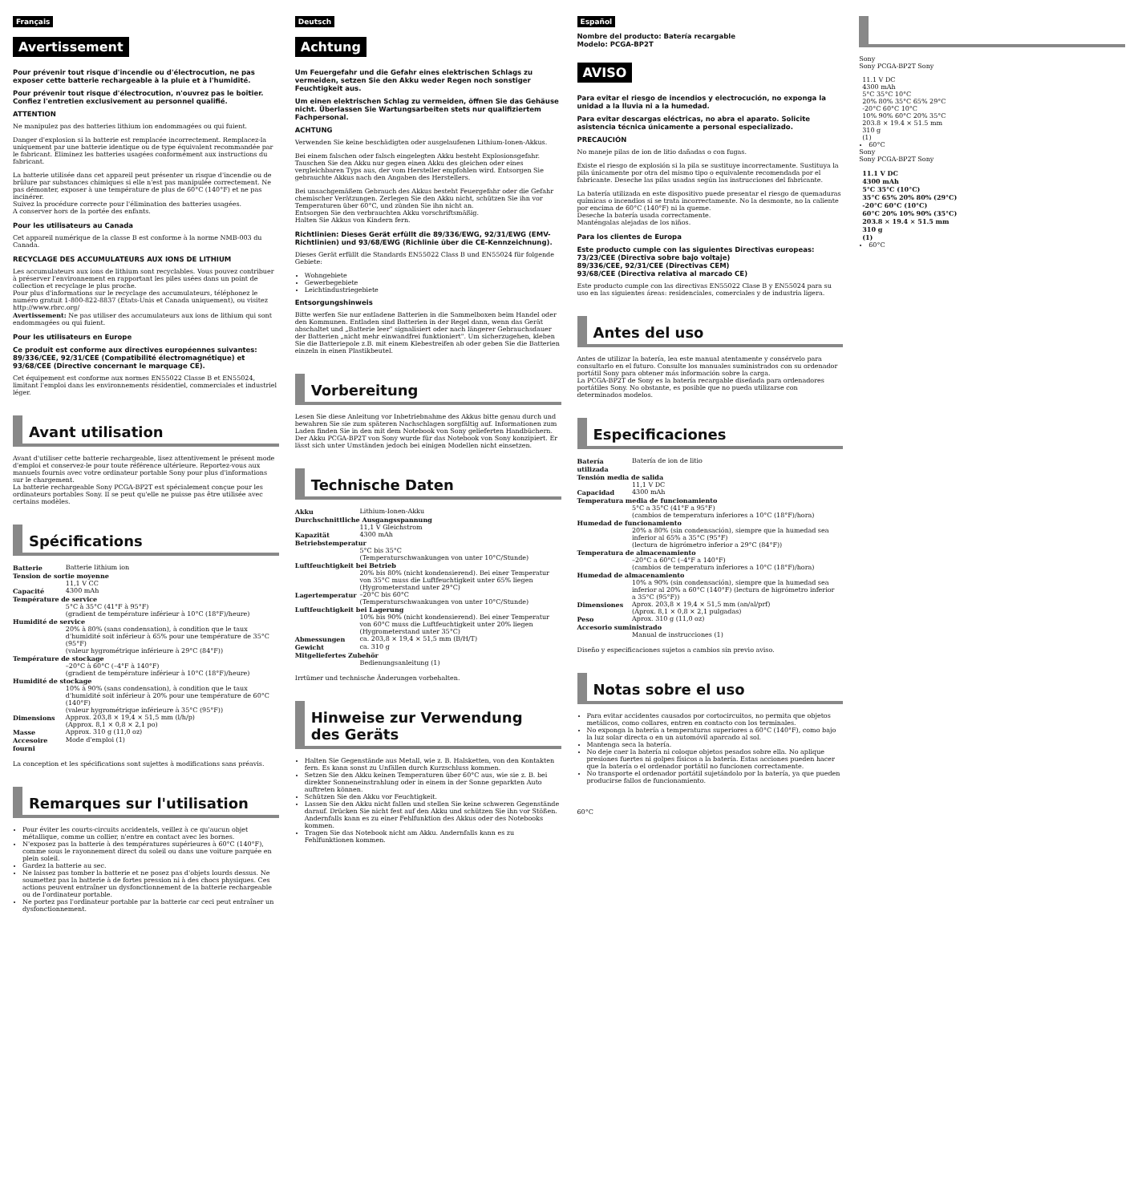Français
Avertissement
Pour prévenir tout risque d'incendie ou d'électrocution, ne pas exposer cette batterie rechargeable à la pluie et à l'humidité.
Pour prévenir tout risque d'électrocution, n'ouvrez pas le boîtier. Confiez l'entretien exclusivement au personnel qualifié.
ATTENTION
Ne manipulez pas des batteries lithium ion endommagées ou qui fuient.
Danger d'explosion si la batterie est remplacée incorrectement. Remplacez-la uniquement par une batterie identique ou de type équivalent recommandée par le fabricant. Eliminez les batteries usagées conformément aux instructions du fabricant.
La batterie utilisée dans cet appareil peut présenter un risque d'incendie ou de brûlure par substances chimiques si elle n'est pas manipulée correctement. Ne pas démonter, exposer à une température de plus de 60°C (140°F) et ne pas incinérer.
Suivez la procédure correcte pour l'élimination des batteries usagées.
A conserver hors de la portée des enfants.
Pour les utilisateurs au Canada
Cet appareil numérique de la classe B est conforme à la norme NMB-003 du Canada.
RECYCLAGE DES ACCUMULATEURS AUX IONS DE LITHIUM
Les accumulateurs aux ions de lithium sont recyclables. Vous pouvez contribuer à préserver l'environnement en rapportant les piles usées dans un point de collection et recyclage le plus proche.
Pour plus d'informations sur le recyclage des accumulateurs, téléphonez le numéro gratuit 1-800-822-8837 (Etats-Unis et Canada uniquement), ou visitez http://www.rbrc.org/
Avertissement: Ne pas utiliser des accumulateurs aux ions de lithium qui sont endommagées ou qui fuient.
Pour les utilisateurs en Europe
Ce produit est conforme aux directives européennes suivantes:
89/336/CEE, 92/31/CEE (Compatibilité électromagnétique) et 93/68/CEE (Directive concernant le marquage CE).
Cet équipement est conforme aux normes EN55022 Classe B et EN55024, limitant l'emploi dans les environnements résidentiel, commerciales et industriel léger.
Avant utilisation
Avant d'utiliser cette batterie rechargeable, lisez attentivement le présent mode d'emploi et conservez-le pour toute référence ultérieure. Reportez-vous aux manuels fournis avec votre ordinateur portable Sony pour plus d'informations sur le chargement.
La batterie rechargeable Sony PCGA-BP2T est spécialement conçue pour les ordinateurs portables Sony. Il se peut qu'elle ne puisse pas être utilisée avec certains modèles.
Spécifications
| Batterie | Batterie lithium ion |
| Tension de sortie moyenne | |
| | 11,1 V CC |
| Capacité | 4300 mAh |
| Température de service | |
| | 5°C à 35°C (41°F à 95°F) (gradient de température inférieur à 10°C (18°F)/heure) |
| Humidité de service | |
| | 20% à 80% (sans condensation), à condition que le taux d'humidité soit inférieur à 65% pour une température de 35°C (95°F) (valeur hygrométrique inférieure à 29°C (84°F)) |
| Température de stockage | |
| | –20°C à 60°C (–4°F à 140°F) (gradient de température inférieur à 10°C (18°F)/heure) |
| Humidité de stockage | |
| | 10% à 90% (sans condensation), à condition que le taux d'humidité soit inférieur à 20% pour une température de 60°C (140°F) (valeur hygrométrique inférieure à 35°C (95°F)) |
| Dimensions | Approx. 203,8 × 19,4 × 51,5 mm (l/h/p) (Approx. 8,1 × 0,8 × 2,1 po) |
| Masse | Approx. 310 g (11,0 oz) |
| Accesoire fourni | Mode d'emploi (1) |
La conception et les spécifications sont sujettes à modifications sans préavis.
Remarques sur l'utilisation
Pour éviter les courts-circuits accidentels, veillez à ce qu'aucun objet métallique, comme un collier, n'entre en contact avec les bornes.
N'exposez pas la batterie à des températures supérieures à 60°C (140°F), comme sous le rayonnement direct du soleil ou dans une voiture parquée en plein soleil.
Gardez la batterie au sec.
Ne laissez pas tomber la batterie et ne posez pas d'objets lourds dessus. Ne soumettez pas la batterie à de fortes pression ni à des chocs physiques. Ces actions peuvent entraîner un dysfonctionnement de la batterie rechargeable ou de l'ordinateur portable.
Ne portez pas l'ordinateur portable par la batterie car ceci peut entraîner un dysfonctionnement.
Deutsch
Achtung
Um Feuergefahr und die Gefahr eines elektrischen Schlags zu vermeiden, setzen Sie den Akku weder Regen noch sonstiger Feuchtigkeit aus.
Um einen elektrischen Schlag zu vermeiden, öffnen Sie das Gehäuse nicht. Überlassen Sie Wartungsarbeiten stets nur qualifiziertem Fachpersonal.
ACHTUNG
Verwenden Sie keine beschädigten oder ausgelaufenen Lithium-Ionen-Akkus.
Bei einem falschen oder falsch eingelegten Akku besteht Explosionsgefahr. Tauschen Sie den Akku nur gegen einen Akku des gleichen oder eines vergleichbaren Typs aus, der vom Hersteller empfohlen wird. Entsorgen Sie gebrauchte Akkus nach den Angaben des Herstellers.
Bei unsachgemäßem Gebrauch des Akkus besteht Feuergefahr oder die Gefahr chemischer Verätzungen. Zerlegen Sie den Akku nicht, schützen Sie ihn vor Temperaturen über 60°C, und zünden Sie ihn nicht an.
Entsorgen Sie den verbrauchten Akku vorschriftsmäßig.
Halten Sie Akkus von Kindern fern.
Richtlinien: Dieses Gerät erfüllt die 89/336/EWG, 92/31/EWG (EMV-Richtlinien) und 93/68/EWG (Richlinie über die CE-Kennzeichnung).
Dieses Gerät erfüllt die Standards EN55022 Class B und EN55024 für folgende Gebiete:
Wohngebiete
Gewerbegebiete
Leichtindustriegebiete
Entsorgungshinweis
Bitte werfen Sie nur entladene Batterien in die Sammelboxen beim Handel oder den Kommunen. Entladen sind Batterien in der Regel dann, wenn das Gerät abschaltet und „Batterie leer" signalisiert oder nach längerer Gebrauchsdauer der Batterien „nicht mehr einwandfrei funktioniert". Um sicherzugehen, kleben Sie die Batteriepole z.B. mit einem Klebestreifen ab oder geben Sie die Batterien einzeln in einen Plastikbeutel.
Vorbereitung
Lesen Sie diese Anleitung vor Inbetriebnahme des Akkus bitte genau durch und bewahren Sie sie zum späteren Nachschlagen sorgfältig auf. Informationen zum Laden finden Sie in den mit dem Notebook von Sony gelieferten Handbüchern.
Der Akku PCGA-BP2T von Sony wurde für das Notebook von Sony konzipiert. Er lässt sich unter Umständen jedoch bei einigen Modellen nicht einsetzen.
Technische Daten
| Akku | Lithium-Ionen-Akku |
| Durchschnittliche Ausgangsspannung | |
| | 11,1 V Gleichstrom |
| Kapazität | 4300 mAh |
| Betriebstemperatur | |
| | 5°C bis 35°C (Temperaturschwankungen von unter 10°C/Stunde) |
| Luftfeuchtigkeit bei Betrieb | |
| | 20% bis 80% (nicht kondensierend). Bei einer Temperatur von 35°C muss die Luftfeuchtigkeit unter 65% liegen (Hygrometerstand unter 29°C) |
| Lagertemperatur | –20°C bis 60°C (Temperaturschwankungen von unter 10°C/Stunde) |
| Luftfeuchtigkeit bei Lagerung | |
| | 10% bis 90% (nicht kondensierend). Bei einer Temperatur von 60°C muss die Luftfeuchtigkeit unter 20% liegen (Hygrometerstand unter 35°C) |
| Abmessungen | ca. 203,8 × 19,4 × 51,5 mm (B/H/T) |
| Gewicht | ca. 310 g |
| Mitgeliefertes Zubehör | |
| | Bedienungsanleitung (1) |
Irrtümer und technische Änderungen vorbehalten.
Hinweise zur Verwendung des Geräts
Halten Sie Gegenstände aus Metall, wie z. B. Halsketten, von den Kontakten fern. Es kann sonst zu Unfällen durch Kurzschluss kommen.
Setzen Sie den Akku keinen Temperaturen über 60°C aus, wie sie z. B. bei direkter Sonneneinstrahlung oder in einem in der Sonne geparkten Auto auftreten können.
Schützen Sie den Akku vor Feuchtigkeit.
Lassen Sie den Akku nicht fallen und stellen Sie keine schweren Gegenstände darauf. Drücken Sie nicht fest auf den Akku und schützen Sie ihn vor Stößen. Andernfalls kann es zu einer Fehlfunktion des Akkus oder des Notebooks kommen.
Tragen Sie das Notebook nicht am Akku. Andernfalls kann es zu Fehlfunktionen kommen.
Español
Nombre del producto: Batería recargable
Modelo: PCGA-BP2T
AVISO
Para evitar el riesgo de incendios y electrocución, no exponga la unidad a la lluvia ni a la humedad.
Para evitar descargas eléctricas, no abra el aparato. Solicite asistencia técnica únicamente a personal especializado.
PRECAUCIÓN
No maneje pilas de ion de litio dañadas o con fugas.
Existe el riesgo de explosión si la pila se sustituye incorrectamente. Sustituya la pila únicamente por otra del mismo tipo o equivalente recomendada por el fabricante. Deseche las pilas usadas según las instrucciones del fabricante.
La batería utilizada en este dispositivo puede presentar el riesgo de quemaduras químicas o incendios si se trata incorrectamente. No la desmonte, no la caliente por encima de 60°C (140°F) ni la queme.
Deseche la batería usada correctamente.
Manténgalas alejadas de los niños.
Para los clientes de Europa
Este producto cumple con las siguientes Directivas europeas:
73/23/CEE (Directiva sobre bajo voltaje)
89/336/CEE, 92/31/CEE (Directivas CEM)
93/68/CEE (Directiva relativa al marcado CE)
Este producto cumple con las directivas EN55022 Clase B y EN55024 para su uso en las siguientes áreas: residenciales, comerciales y de industria ligera.
Antes del uso
Antes de utilizar la batería, lea este manual atentamente y consérvelo para consultarlo en el futuro. Consulte los manuales suministrados con su ordenador portátil Sony para obtener más información sobre la carga.
La PCGA-BP2T de Sony es la batería recargable diseñada para ordenadores portátiles Sony. No obstante, es posible que no pueda utilizarse con determinados modelos.
Especificaciones
| Batería utilizada | Batería de ion de litio |
| Tensión media de salida | |
| | 11,1 V DC |
| Capacidad | 4300 mAh |
| Temperatura media de funcionamiento | |
| | 5°C a 35°C (41°F a 95°F) (cambios de temperatura inferiores a 10°C (18°F)/hora) |
| Humedad de funcionamiento | |
| | 20% a 80% (sin condensación), siempre que la humedad sea inferior al 65% a 35°C (95°F) (lectura de higrómetro inferior a 29°C (84°F)) |
| Temperatura de almacenamiento | |
| | –20°C a 60°C (–4°F a 140°F) (cambios de temperatura inferiores a 10°C (18°F)/hora) |
| Humedad de almacenamiento | |
| | 10% a 90% (sin condensación), siempre que la humedad sea inferior al 20% a 60°C (140°F) (lectura de higrómetro inferior a 35°C (95°F)) |
| Dimensiones | Aprox. 203,8 × 19,4 × 51,5 mm (an/al/prf) (Aprox. 8,1 × 0,8 × 2,1 pulgadas) |
| Peso | Aprox. 310 g (11,0 oz) |
| Accesorio suministrado | |
| | Manual de instrucciones (1) |
Diseño y especificaciones sujetos a cambios sin previo aviso.
Notas sobre el uso
Para evitar accidentes causados por cortocircuitos, no permita que objetos metálicos, como collares, entren en contacto con los terminales.
No exponga la batería a temperaturas superiores a 60°C (140°F), como bajo la luz solar directa o en un automóvil aparcado al sol.
Mantenga seca la batería.
No deje caer la batería ni coloque objetos pesados sobre ella. No aplique presiones fuertes ni golpes físicos a la batería. Estas acciones pueden hacer que la batería o el ordenador portátil no funcionen correctamente.
No transporte el ordenador portátil sujetándolo por la batería, ya que pueden producirse fallos de funcionamiento.
60°C
Sony
Sony PCGA-BP2T Sony
| | 11.1 V DC |
| | 4300 mAh |
| | 5°C 35°C 10°C |
| | 20% 80% 35°C 65% 29°C |
| | -20°C 60°C 10°C |
| | 10% 90% 60°C 20% 35°C |
| | 203.8 × 19.4 × 51.5 mm |
| | 310 g |
| | (1) |
60°C
Sony
Sony PCGA-BP2T Sony
| | 11.1 V DC |
| | 4300 mAh |
| | 5°C 35°C (10°C) |
| | 35°C 65% 20% 80% (29°C) |
| | -20°C 60°C (10°C) |
| | 60°C 20% 10% 90% (35°C) |
| | 203.8 × 19.4 × 51.5 mm |
| | 310 g |
| | (1) |
60°C